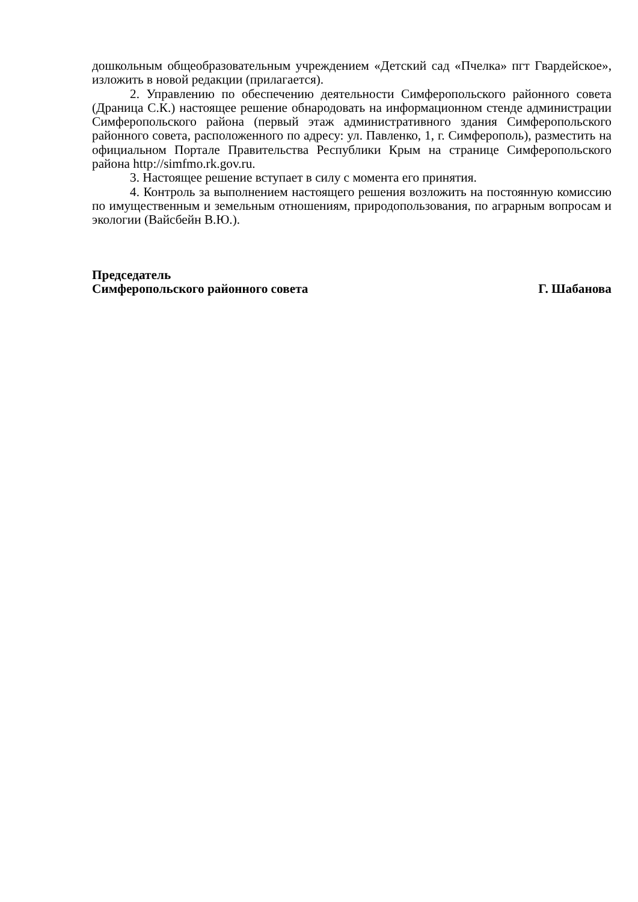дошкольным общеобразовательным учреждением «Детский сад «Пчелка» пгт Гвардейское», изложить в новой редакции (прилагается).
2. Управлению по обеспечению деятельности Симферопольского районного совета (Драница С.К.) настоящее решение обнародовать на информационном стенде администрации Симферопольского района (первый этаж административного здания Симферопольского районного совета, расположенного по адресу: ул. Павленко, 1, г. Симферополь), разместить на официальном Портале Правительства Республики Крым на странице Симферопольского района http://simfmo.rk.gov.ru.
3. Настоящее решение вступает в силу с момента его принятия.
4. Контроль за выполнением настоящего решения возложить на постоянную комиссию по имущественным и земельным отношениям, природопользования, по аграрным вопросам и экологии (Вайсбейн В.Ю.).
Председатель
Симферопольского районного совета Г. Шабанова